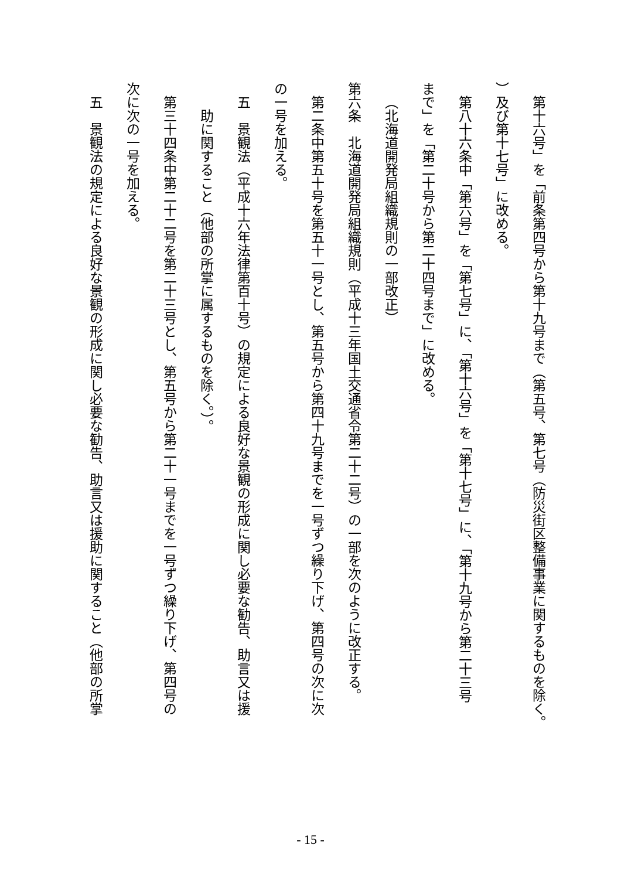第十六号」を「前条第四号から第十九号まで（第五号、第七号（防災街区整備事業に関するものを除く。
）及び第十七号」に改める。
第八十六条中「第六号」を「第七号」に、「第十六号」を「第十七号」に、「第十九号から第二十三号
まで」を「第二十号から第二十四号まで」に改める。
（北海道開発局組織規則の一部改正）
第六条　北海道開発局組織規則（平成十三年国土交通省令第二十二号）の一部を次のように改正する。
第二条中第五十号を第五十一号とし、第五号から第四十九号までを一号ずつ繰り下げ、第四号の次に次
の一号を加える。
五　景観法（平成十六年法律第百十号）の規定による良好な景観の形成に関し必要な勧告、助言又は援
助に関すること（他部の所掌に属するものを除く。）。
第三十四条中第二十二号を第二十三号とし、第五号から第二十一号までを一号ずつ繰り下げ、第四号の
次に次の一号を加える。
五　景観法の規定による良好な景観の形成に関し必要な勧告、助言又は援助に関すること（他部の所掌
- 15 -